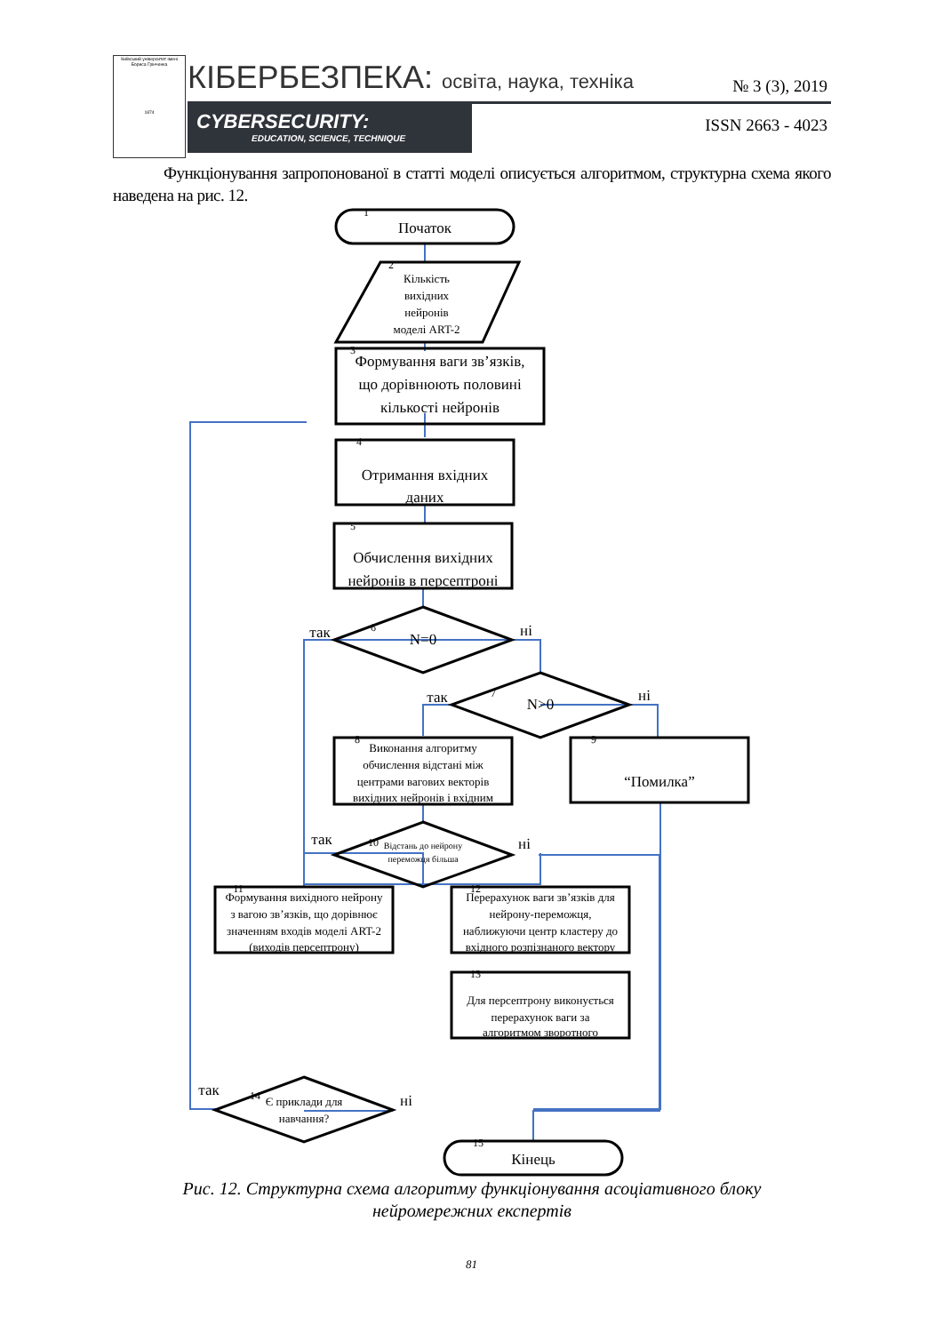Київський університет імені Бориса Грінченка
1874
КІБЕРБЕЗПЕКА: освіта, наука, техніка
CYBERSECURITY:
EDUCATION, SCIENCE, TECHNIQUE
№ 3 (3), 2019
ISSN 2663 - 4023
Функціонування запропонованої в статті моделі описується алгоритмом, структурна схема якого наведена на рис. 12.
Початок
Кількість
вихідних
нейронів
моделі ART-2
Формування ваги зв’язків,
що дорівнюють половині
кількості нейронів
Отримання вхідних
даних
Обчислення вихідних
нейронів в персептроні
N=0
N>0
так
ні
так
ні
Виконання алгоритму
обчислення відстані між
центрами вагових векторів
вихідних нейронів і вхідним
“Помилка”
Відстань до нейрону
переможця більша
так
ні
Формування вихідного нейрону
з вагою зв’язків, що дорівнює
значенням входів моделі ART-2
(виходів персептрону)
Перерахунок ваги зв’язків для
нейрону-переможця,
наближуючи центр кластеру до
вхідного розпізнаного вектору
Для персептрону виконується
перерахунок ваги за
алгоритмом зворотного
Є приклади для
навчання?
так
ні
Кінець
1
2
3
4
5
6
7
8
9
10
11
12
13
14
15
Рис. 12. Структурна схема алгоритму функціонування асоціативного блоку
нейромережних експертів
81